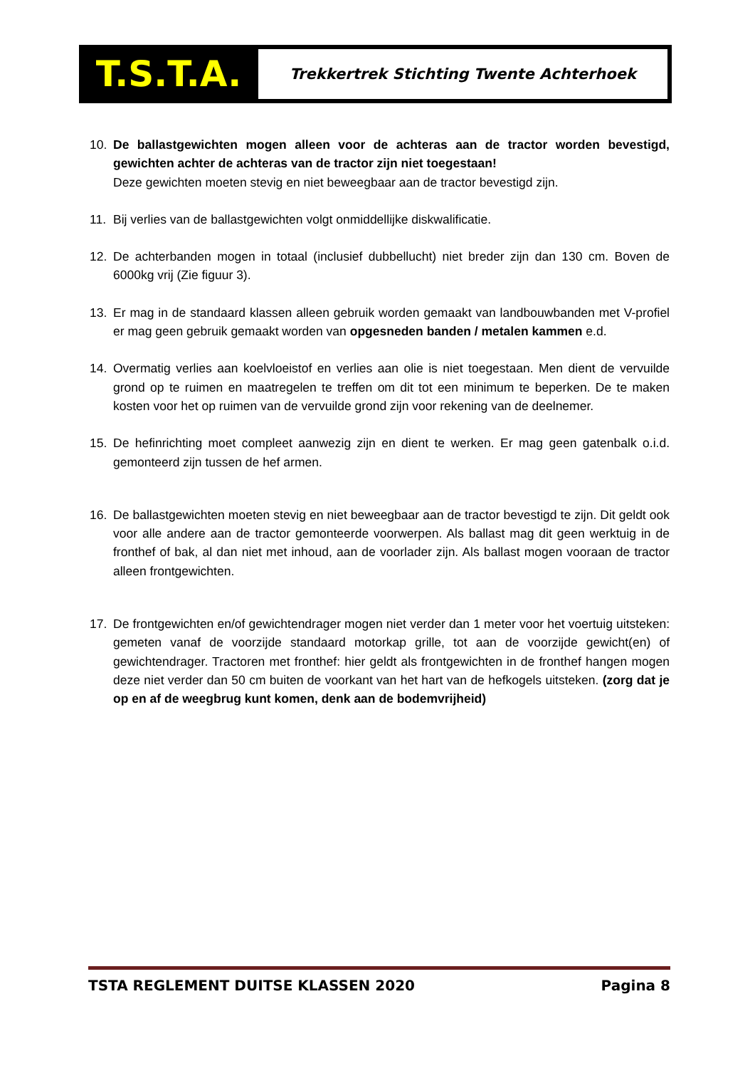T.S.T.A.
Trekkertrek Stichting Twente Achterhoek
10. De ballastgewichten mogen alleen voor de achteras aan de tractor worden bevestigd, gewichten achter de achteras van de tractor zijn niet toegestaan!
Deze gewichten moeten stevig en niet beweegbaar aan de tractor bevestigd zijn.
11. Bij verlies van de ballastgewichten volgt onmiddellijke diskwalificatie.
12. De achterbanden mogen in totaal (inclusief dubbellucht) niet breder zijn dan 130 cm. Boven de 6000kg vrij (Zie figuur 3).
13. Er mag in de standaard klassen alleen gebruik worden gemaakt van landbouwbanden met V-profiel er mag geen gebruik gemaakt worden van opgesneden banden / metalen kammen e.d.
14. Overmatig verlies aan koelvloeistof en verlies aan olie is niet toegestaan. Men dient de vervuilde grond op te ruimen en maatregelen te treffen om dit tot een minimum te beperken. De te maken kosten voor het op ruimen van de vervuilde grond zijn voor rekening van de deelnemer.
15. De hefinrichting moet compleet aanwezig zijn en dient te werken. Er mag geen gatenbalk o.i.d. gemonteerd zijn tussen de hef armen.
16. De ballastgewichten moeten stevig en niet beweegbaar aan de tractor bevestigd te zijn. Dit geldt ook voor alle andere aan de tractor gemonteerde voorwerpen. Als ballast mag dit geen werktuig in de fronthef of bak, al dan niet met inhoud, aan de voorlader zijn. Als ballast mogen vooraan de tractor alleen frontgewichten.
17. De frontgewichten en/of gewichtendrager mogen niet verder dan 1 meter voor het voertuig uitsteken: gemeten vanaf de voorzijde standaard motorkap grille, tot aan de voorzijde gewicht(en) of gewichtendrager. Tractoren met fronthef: hier geldt als frontgewichten in de fronthef hangen mogen deze niet verder dan 50 cm buiten de voorkant van het hart van de hefkogels uitsteken. (zorg dat je op en af de weegbrug kunt komen, denk aan de bodemvrijheid)
TSTA REGLEMENT DUITSE KLASSEN 2020 Pagina 8